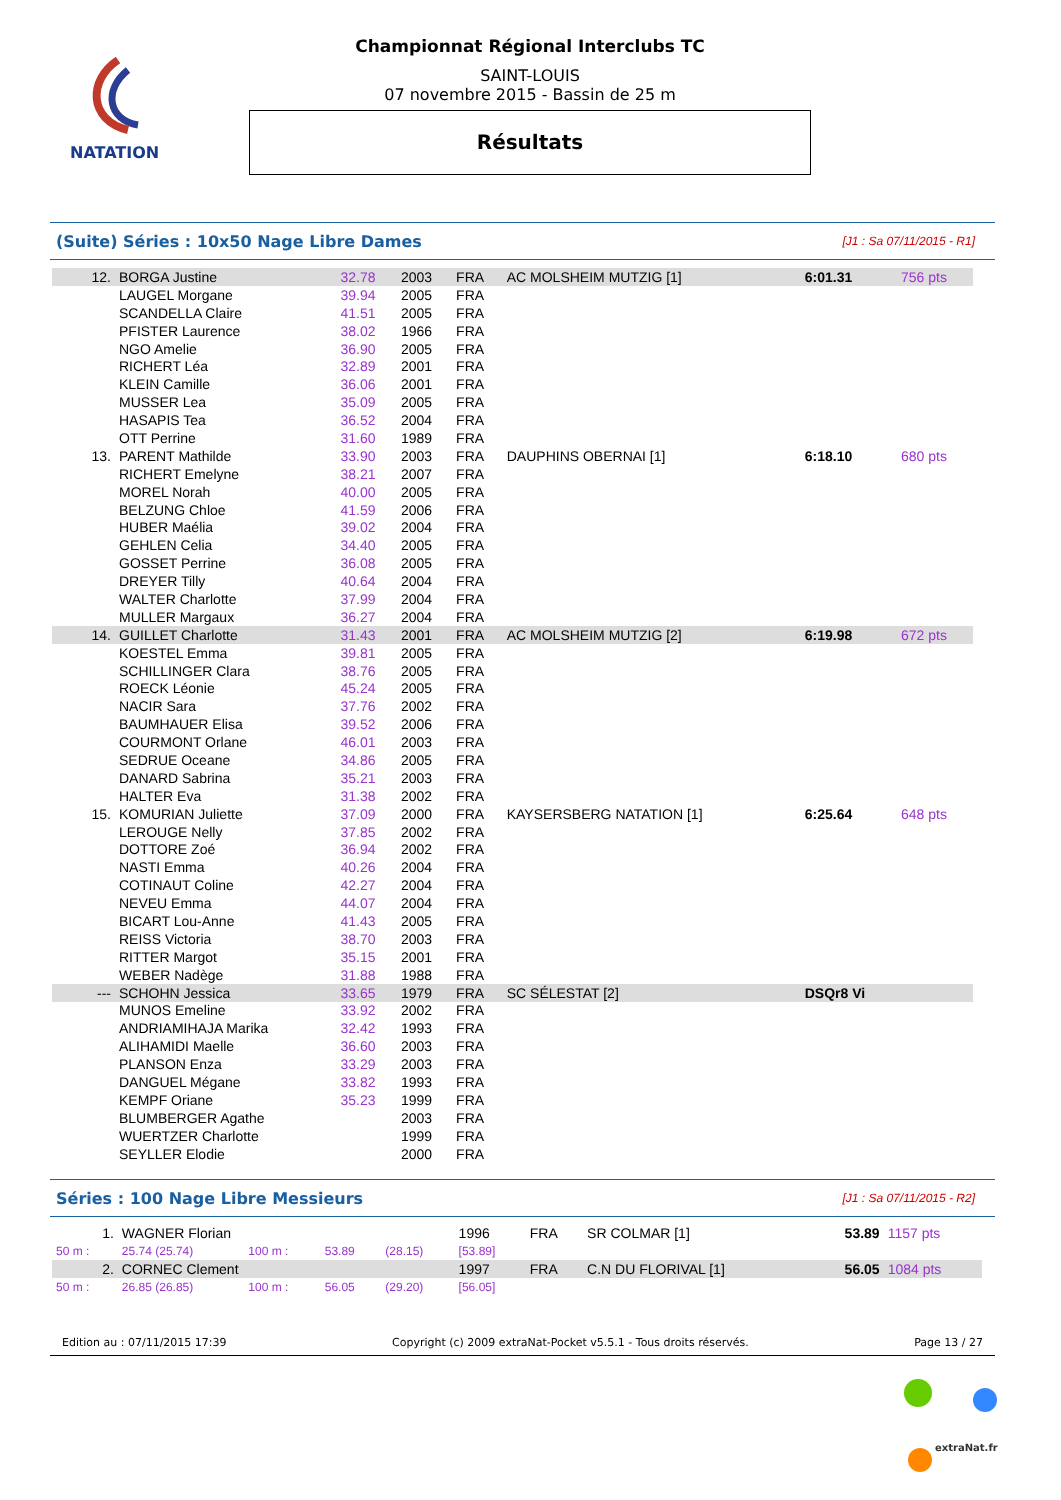NATATION
Championnat Régional Interclubs TC
SAINT-LOUIS
07 novembre 2015 - Bassin de 25 m
Résultats
(Suite) Séries : 10x50 Nage Libre Dames [J1 : Sa 07/11/2015 - R1]
| 12. | BORGA Justine | 32.78 | 2003 | FRA | AC MOLSHEIM MUTZIG [1] | | 6:01.31 | 756 pts |
| | LAUGEL Morgane | 39.94 | 2005 | FRA | | | | |
| | SCANDELLA Claire | 41.51 | 2005 | FRA | | | | |
| | PFISTER Laurence | 38.02 | 1966 | FRA | | | | |
| | NGO Amelie | 36.90 | 2005 | FRA | | | | |
| | RICHERT Léa | 32.89 | 2001 | FRA | | | | |
| | KLEIN Camille | 36.06 | 2001 | FRA | | | | |
| | MUSSER Lea | 35.09 | 2005 | FRA | | | | |
| | HASAPIS Tea | 36.52 | 2004 | FRA | | | | |
| | OTT Perrine | 31.60 | 1989 | FRA | | | | |
| 13. | PARENT Mathilde | 33.90 | 2003 | FRA | DAUPHINS OBERNAI [1] | | 6:18.10 | 680 pts |
| | RICHERT Emelyne | 38.21 | 2007 | FRA | | | | |
| | MOREL Norah | 40.00 | 2005 | FRA | | | | |
| | BELZUNG Chloe | 41.59 | 2006 | FRA | | | | |
| | HUBER Maélia | 39.02 | 2004 | FRA | | | | |
| | GEHLEN Celia | 34.40 | 2005 | FRA | | | | |
| | GOSSET Perrine | 36.08 | 2005 | FRA | | | | |
| | DREYER Tilly | 40.64 | 2004 | FRA | | | | |
| | WALTER Charlotte | 37.99 | 2004 | FRA | | | | |
| | MULLER Margaux | 36.27 | 2004 | FRA | | | | |
| 14. | GUILLET Charlotte | 31.43 | 2001 | FRA | AC MOLSHEIM MUTZIG [2] | | 6:19.98 | 672 pts |
| | KOESTEL Emma | 39.81 | 2005 | FRA | | | | |
| | SCHILLINGER Clara | 38.76 | 2005 | FRA | | | | |
| | ROECK Léonie | 45.24 | 2005 | FRA | | | | |
| | NACIR Sara | 37.76 | 2002 | FRA | | | | |
| | BAUMHAUER Elisa | 39.52 | 2006 | FRA | | | | |
| | COURMONT Orlane | 46.01 | 2003 | FRA | | | | |
| | SEDRUE Oceane | 34.86 | 2005 | FRA | | | | |
| | DANARD Sabrina | 35.21 | 2003 | FRA | | | | |
| | HALTER Eva | 31.38 | 2002 | FRA | | | | |
| 15. | KOMURIAN Juliette | 37.09 | 2000 | FRA | KAYSERSBERG NATATION [1] | | 6:25.64 | 648 pts |
| | LEROUGE Nelly | 37.85 | 2002 | FRA | | | | |
| | DOTTORE Zoé | 36.94 | 2002 | FRA | | | | |
| | NASTI Emma | 40.26 | 2004 | FRA | | | | |
| | COTINAUT Coline | 42.27 | 2004 | FRA | | | | |
| | NEVEU Emma | 44.07 | 2004 | FRA | | | | |
| | BICART Lou-Anne | 41.43 | 2005 | FRA | | | | |
| | REISS Victoria | 38.70 | 2003 | FRA | | | | |
| | RITTER Margot | 35.15 | 2001 | FRA | | | | |
| | WEBER Nadège | 31.88 | 1988 | FRA | | | | |
| --- | SCHOHN Jessica | 33.65 | 1979 | FRA | SC SÉLESTAT [2] | | DSQr8 Vi | |
| | MUNOS Emeline | 33.92 | 2002 | FRA | | | | |
| | ANDRIAMIHAJA Marika | 32.42 | 1993 | FRA | | | | |
| | ALIHAMIDI Maelle | 36.60 | 2003 | FRA | | | | |
| | PLANSON Enza | 33.29 | 2003 | FRA | | | | |
| | DANGUEL Mégane | 33.82 | 1993 | FRA | | | | |
| | KEMPF Oriane | 35.23 | 1999 | FRA | | | | |
| | BLUMBERGER Agathe | | 2003 | FRA | | | | |
| | WUERTZER Charlotte | | 1999 | FRA | | | | |
| | SEYLLER Elodie | | 2000 | FRA | | | | |
Séries : 100 Nage Libre Messieurs [J1 : Sa 07/11/2015 - R2]
| 1. | WAGNER Florian | | | | 1996 | FRA | SR COLMAR [1] | 53.89 | 1157 pts |
| 50 m : | 25.74 (25.74) | 100 m : | 53.89 | (28.15) | [53.89] | | | | |
| 2. | CORNEC Clement | | | | 1997 | FRA | C.N DU FLORIVAL [1] | 56.05 | 1084 pts |
| 50 m : | 26.85 (26.85) | 100 m : | 56.05 | (29.20) | [56.05] | | | | |
Edition au : 07/11/2015 17:39 Copyright (c) 2009 extraNat-Pocket v5.5.1 - Tous droits réservés. Page 13 / 27
extraNat.fr